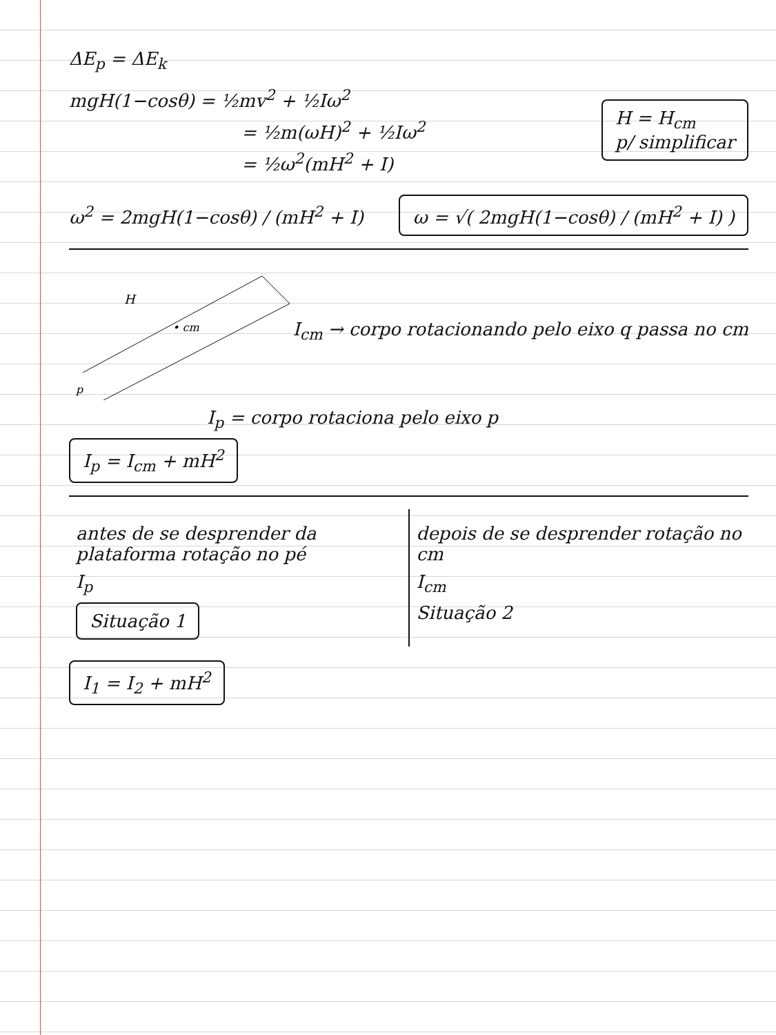ΔE<sub>p</sub> = ΔE<sub>k</sub>
mgH(1−cosθ) = ½mv<sup>2</sup> + ½Iω<sup>2</sup>
= ½m(ωH)<sup>2</sup> + ½Iω<sup>2</sup>
= ½ω<sup>2</sup>(mH<sup>2</sup> + I)
H = H<sub>cm</sub>
p/ simplificar
ω<sup>2</sup> = 2mgH(1−cosθ) / (mH<sup>2</sup> + I)
ω = √( 2mgH(1−cosθ) / (mH<sup>2</sup> + I) )
• cm
p
H
I<sub>cm</sub> → corpo rotacionando pelo eixo q passa no cm
I<sub>p</sub> = corpo rotaciona pelo eixo p
I<sub>p</sub> = I<sub>cm</sub> + mH<sup>2</sup>
antes de se desprender da plataforma rotação no pé
I<sub>p</sub>
Situação 1
depois de se desprender rotação no cm
I<sub>cm</sub>
Situação 2
I<sub>1</sub> = I<sub>2</sub> + mH<sup>2</sup>